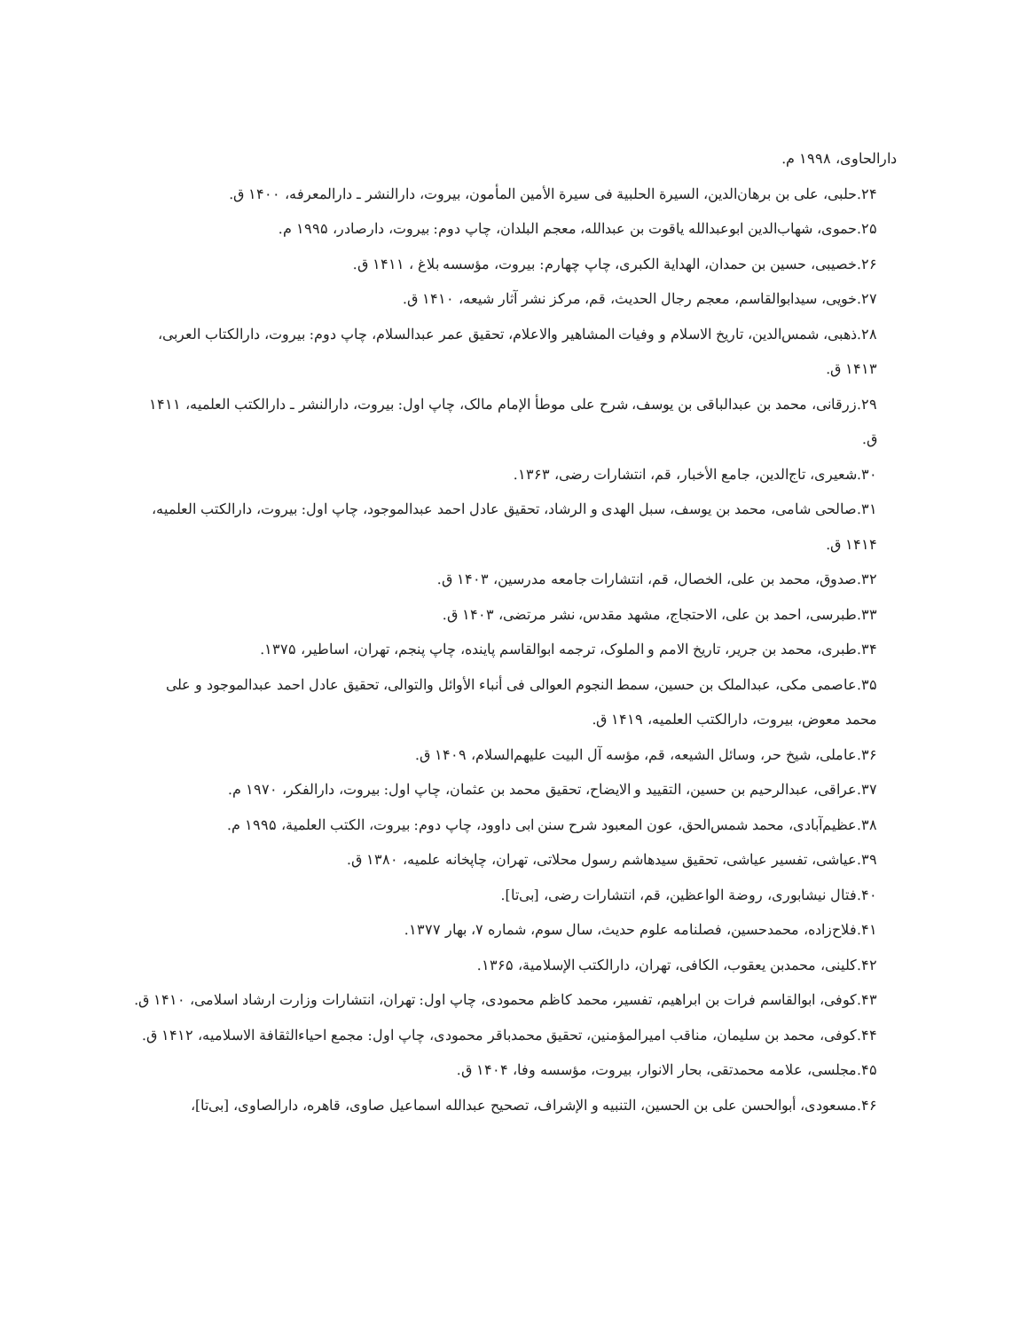دارالحاوی، ۱۹۹۸ م.
۲۴.حلبی، علی بن برهان‌الدین، السیرة الحلبیة فی سیرة الأمین المأمون، بیروت، دارالنشر ـ دارالمعرفه، ۱۴۰۰ ق.
۲۵.حموی، شهاب‌الدین ابوعبدالله یاقوت بن عبدالله، معجم البلدان، چاپ دوم: بیروت، دارصادر، ۱۹۹۵ م.
۲۶.خصیبی، حسین بن حمدان، الهدایة الکبری، چاپ چهارم: بیروت، مؤسسه بلاغ ، ۱۴۱۱ ق.
۲۷.خویی، سیدابوالقاسم، معجم رجال الحدیث، قم، مرکز نشر آثار شیعه، ۱۴۱۰ ق.
۲۸.ذهبی، شمس‌الدین، تاریخ الاسلام و وفیات المشاهیر والاعلام، تحقیق عمر عبدالسلام، چاپ دوم: بیروت، دارالکتاب العربی، ۱۴۱۳ ق.
۲۹.زرقانی، محمد بن عبدالباقی بن یوسف، شرح علی موطأ الإمام مالک، چاپ اول: بیروت، دارالنشر ـ دارالکتب العلمیه، ۱۴۱۱ ق.
۳۰.شعیری، تاج‌الدین، جامع الأخبار، قم، انتشارات رضی، ۱۳۶۳.
۳۱.صالحی شامی، محمد بن یوسف، سبل الهدی و الرشاد، تحقیق عادل احمد عبدالموجود، چاپ اول: بیروت، دارالکتب العلمیه، ۱۴۱۴ ق.
۳۲.صدوق، محمد بن علی، الخصال، قم، انتشارات جامعه مدرسین، ۱۴۰۳ ق.
۳۳.طبرسی، احمد بن علی، الاحتجاج، مشهد مقدس، نشر مرتضی، ۱۴۰۳ ق.
۳۴.طبری، محمد بن جریر، تاریخ الامم و الملوک، ترجمه ابوالقاسم پاینده، چاپ پنجم، تهران، اساطیر، ۱۳۷۵.
۳۵.عاصمی مکی، عبدالملک بن حسین، سمط النجوم العوالی فی أنباء الأوائل والتوالی، تحقیق عادل احمد عبدالموجود و علی محمد معوض، بیروت، دارالکتب العلمیه، ۱۴۱۹ ق.
۳۶.عاملی، شیخ حر، وسائل الشیعه، قم، مؤسه آل البیت علیهم‌السلام، ۱۴۰۹ ق.
۳۷.عراقی، عبدالرحیم بن حسین، التقیید و الایضاح، تحقیق محمد بن عثمان، چاپ اول: بیروت، دارالفکر، ۱۹۷۰ م.
۳۸.عظیم‌آبادی، محمد شمس‌الحق، عون المعبود شرح سنن ابی داوود، چاپ دوم: بیروت، الکتب العلمیة، ۱۹۹۵ م.
۳۹.عیاشی، تفسیر عیاشی، تحقیق سیدهاشم رسول محلاتی، تهران، چاپخانه علمیه، ۱۳۸۰ ق.
۴۰.فتال نیشابوری، روضة الواعظین، قم، انتشارات رضی، [بی‌تا].
۴۱.فلاح‌زاده، محمدحسین، فصلنامه علوم حدیث، سال سوم، شماره ۷، بهار ۱۳۷۷.
۴۲.کلینی، محمدبن یعقوب، الکافی، تهران، دارالکتب الإسلامیة، ۱۳۶۵.
۴۳.کوفی، ابوالقاسم فرات بن ابراهیم، تفسیر، محمد کاظم محمودی، چاپ اول: تهران، انتشارات وزارت ارشاد اسلامی، ۱۴۱۰ ق.
۴۴.کوفی، محمد بن سلیمان، مناقب امیرالمؤمنین، تحقیق محمدباقر محمودی، چاپ اول: مجمع احیاءالثقافة الاسلامیه، ۱۴۱۲ ق.
۴۵.مجلسی، علامه محمدتقی، بحار الانوار، بیروت، مؤسسه وفا، ۱۴۰۴ ق.
۴۶.مسعودی، أبوالحسن علی بن الحسین، التنبیه و الإشراف، تصحیح عبدالله اسماعیل صاوی، قاهره، دارالصاوی، [بی‌تا]،